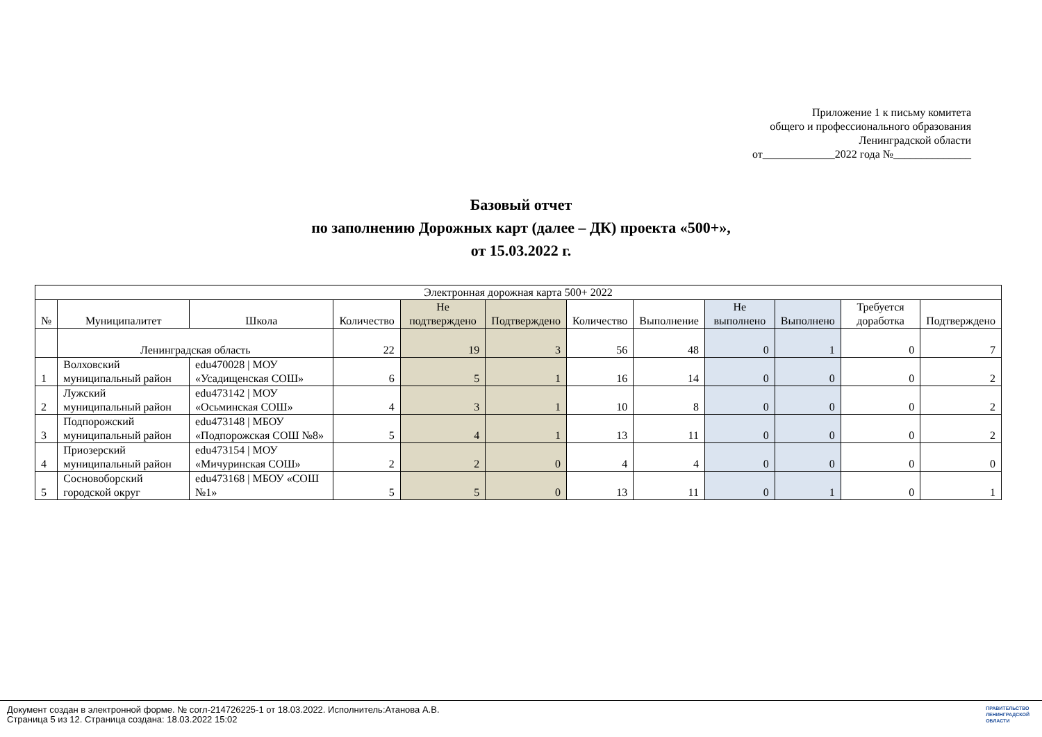Приложение 1 к письму комитета
общего и профессионального образования
Ленинградской области
от_____________2022 года №______________
Базовый отчет
по заполнению Дорожных карт (далее – ДК) проекта «500+»,
от 15.03.2022 г.
| Электронная дорожная карта 500+ 2022 | | | | | | | | | | | |
| --- | --- | --- | --- | --- | --- | --- | --- | --- | --- | --- | --- |
| № | Муниципалитет | Школа | Количество | Не подтверждено | Подтверждено | Количество | Выполнение | Не выполнено | Выполнено | Требуется доработка | Подтверждено |
| | Ленинградская область | | 22 | 19 | 3 | 56 | 48 | 0 | 1 | 0 | 7 |
| 1 | Волховский муниципальный район | edu470028 / МОУ «Усадищенская СОШ» | 6 | 5 | 1 | 16 | 14 | 0 | 0 | 0 | 2 |
| 2 | Лужский муниципальный район | edu473142 / МОУ «Осьминская СОШ» | 4 | 3 | 1 | 10 | 8 | 0 | 0 | 0 | 2 |
| 3 | Подпорожский муниципальный район | edu473148 / МБОУ «Подпорожская СОШ №8» | 5 | 4 | 1 | 13 | 11 | 0 | 0 | 0 | 2 |
| 4 | Приозерский муниципальный район | edu473154 / МОУ «Мичуринская СОШ» | 2 | 2 | 0 | 4 | 4 | 0 | 0 | 0 | 0 |
| 5 | Сосновоборский городской округ | edu473168 / МБОУ «СОШ №1» | 5 | 5 | 0 | 13 | 11 | 0 | 1 | 0 | 1 |
Документ создан в электронной форме. № согл-214726225-1 от 18.03.2022. Исполнитель:Атанова А.В.
Страница 5 из 12. Страница создана: 18.03.2022 15:02
ПРАВИТЕЛЬСТВО
ЛЕНИНГРАДСКОЙ
ОБЛАСТИ